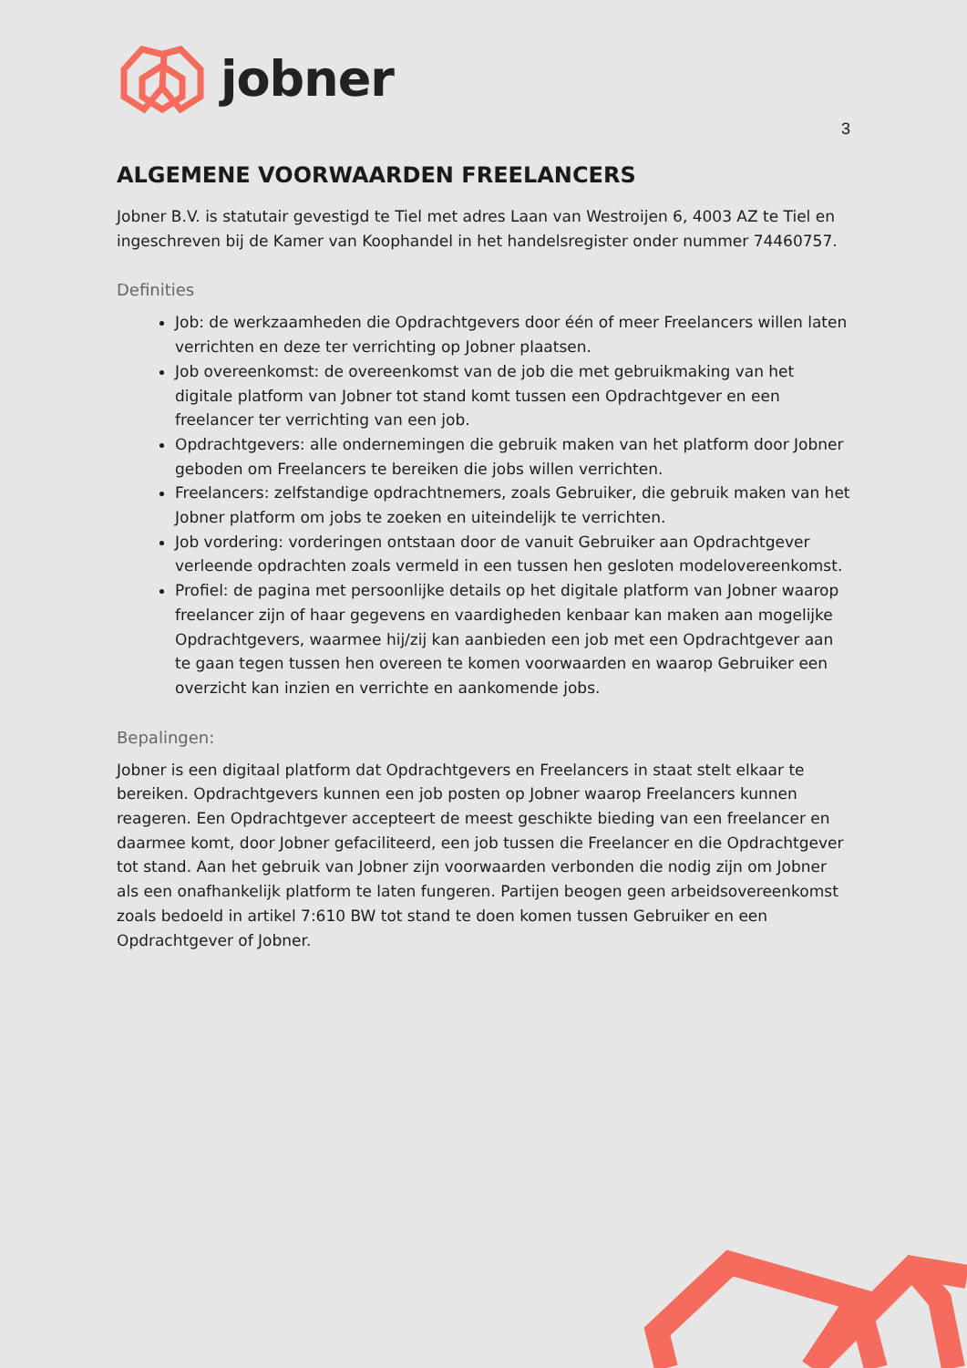jobner
3
ALGEMENE VOORWAARDEN FREELANCERS
Jobner B.V. is statutair gevestigd te Tiel met adres Laan van Westroijen 6, 4003 AZ te Tiel en ingeschreven bij de Kamer van Koophandel in het handelsregister onder nummer 74460757.
Definities
Job: de werkzaamheden die Opdrachtgevers door één of meer Freelancers willen laten verrichten en deze ter verrichting op Jobner plaatsen.
Job overeenkomst: de overeenkomst van de job die met gebruikmaking van het digitale platform van Jobner tot stand komt tussen een Opdrachtgever en een freelancer ter verrichting van een job.
Opdrachtgevers: alle ondernemingen die gebruik maken van het platform door Jobner geboden om Freelancers te bereiken die jobs willen verrichten.
Freelancers: zelfstandige opdrachtnemers, zoals Gebruiker, die gebruik maken van het Jobner platform om jobs te zoeken en uiteindelijk te verrichten.
Job vordering: vorderingen ontstaan door de vanuit Gebruiker aan Opdrachtgever verleende opdrachten zoals vermeld in een tussen hen gesloten modelovereenkomst.
Profiel: de pagina met persoonlijke details op het digitale platform van Jobner waarop freelancer zijn of haar gegevens en vaardigheden kenbaar kan maken aan mogelijke Opdrachtgevers, waarmee hij/zij kan aanbieden een job met een Opdrachtgever aan te gaan tegen tussen hen overeen te komen voorwaarden en waarop Gebruiker een overzicht kan inzien en verrichte en aankomende jobs.
Bepalingen:
Jobner is een digitaal platform dat Opdrachtgevers en Freelancers in staat stelt elkaar te bereiken. Opdrachtgevers kunnen een job posten op Jobner waarop Freelancers kunnen reageren. Een Opdrachtgever accepteert de meest geschikte bieding van een freelancer en daarmee komt, door Jobner gefaciliteerd, een job tussen die Freelancer en die Opdrachtgever tot stand. Aan het gebruik van Jobner zijn voorwaarden verbonden die nodig zijn om Jobner als een onafhankelijk platform te laten fungeren. Partijen beogen geen arbeidsovereenkomst zoals bedoeld in artikel 7:610 BW tot stand te doen komen tussen Gebruiker en een Opdrachtgever of Jobner.